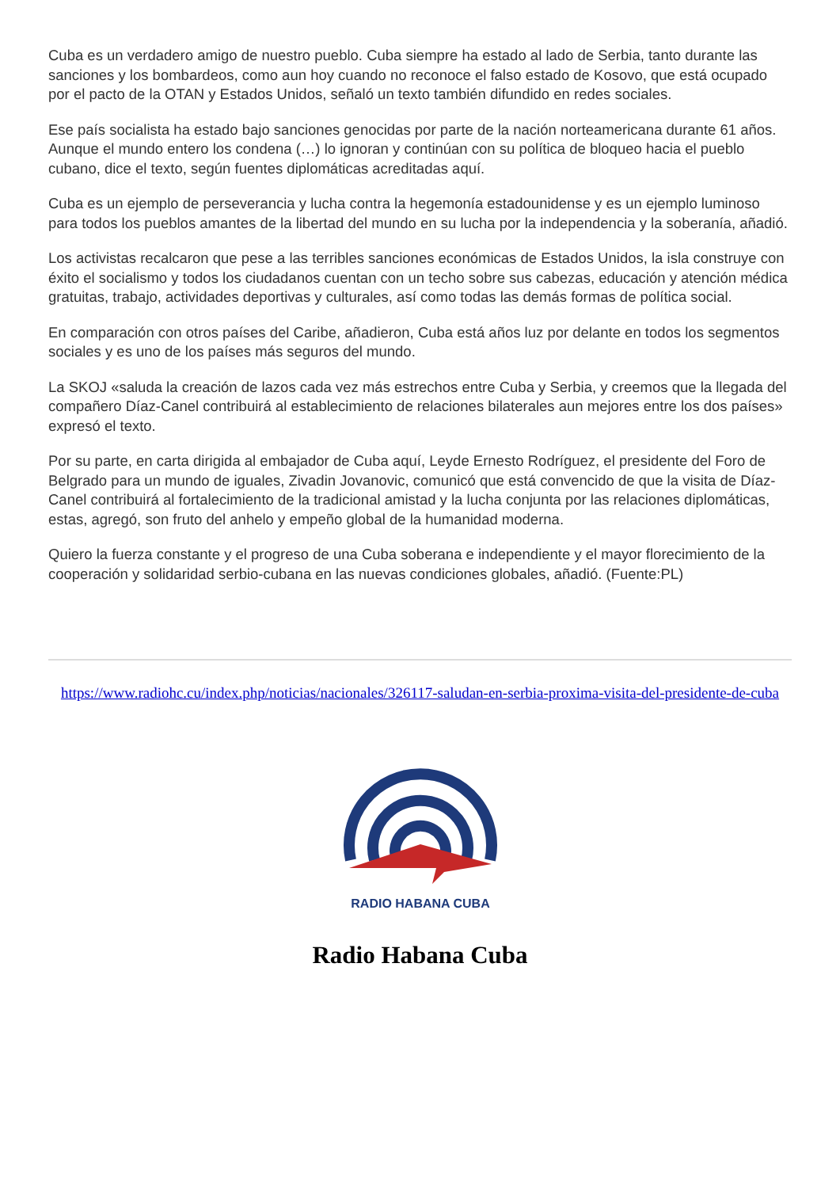Cuba es un verdadero amigo de nuestro pueblo. Cuba siempre ha estado al lado de Serbia, tanto durante las sanciones y los bombardeos, como aun hoy cuando no reconoce el falso estado de Kosovo, que está ocupado por el pacto de la OTAN y Estados Unidos, señaló un texto también difundido en redes sociales.
Ese país socialista ha estado bajo sanciones genocidas por parte de la nación norteamericana durante 61 años. Aunque el mundo entero los condena (…) lo ignoran y continúan con su política de bloqueo hacia el pueblo cubano, dice el texto, según fuentes diplomáticas acreditadas aquí.
Cuba es un ejemplo de perseverancia y lucha contra la hegemonía estadounidense y es un ejemplo luminoso para todos los pueblos amantes de la libertad del mundo en su lucha por la independencia y la soberanía, añadió.
Los activistas recalcaron que pese a las terribles sanciones económicas de Estados Unidos, la isla construye con éxito el socialismo y todos los ciudadanos cuentan con un techo sobre sus cabezas, educación y atención médica gratuitas, trabajo, actividades deportivas y culturales, así como todas las demás formas de política social.
En comparación con otros países del Caribe, añadieron, Cuba está años luz por delante en todos los segmentos sociales y es uno de los países más seguros del mundo.
La SKOJ «saluda la creación de lazos cada vez más estrechos entre Cuba y Serbia, y creemos que la llegada del compañero Díaz-Canel contribuirá al establecimiento de relaciones bilaterales aun mejores entre los dos países» expresó el texto.
Por su parte, en carta dirigida al embajador de Cuba aquí, Leyde Ernesto Rodríguez, el presidente del Foro de Belgrado para un mundo de iguales, Zivadin Jovanovic, comunicó que está convencido de que la visita de Díaz-Canel contribuirá al fortalecimiento de la tradicional amistad y la lucha conjunta por las relaciones diplomáticas, estas, agregó, son fruto del anhelo y empeño global de la humanidad moderna.
Quiero la fuerza constante y el progreso de una Cuba soberana e independiente y el mayor florecimiento de la cooperación y solidaridad serbio-cubana en las nuevas condiciones globales, añadió. (Fuente:PL)
https://www.radiohc.cu/index.php/noticias/nacionales/326117-saludan-en-serbia-proxima-visita-del-presidente-de-cuba
RADIO HABANA CUBA
Radio Habana Cuba